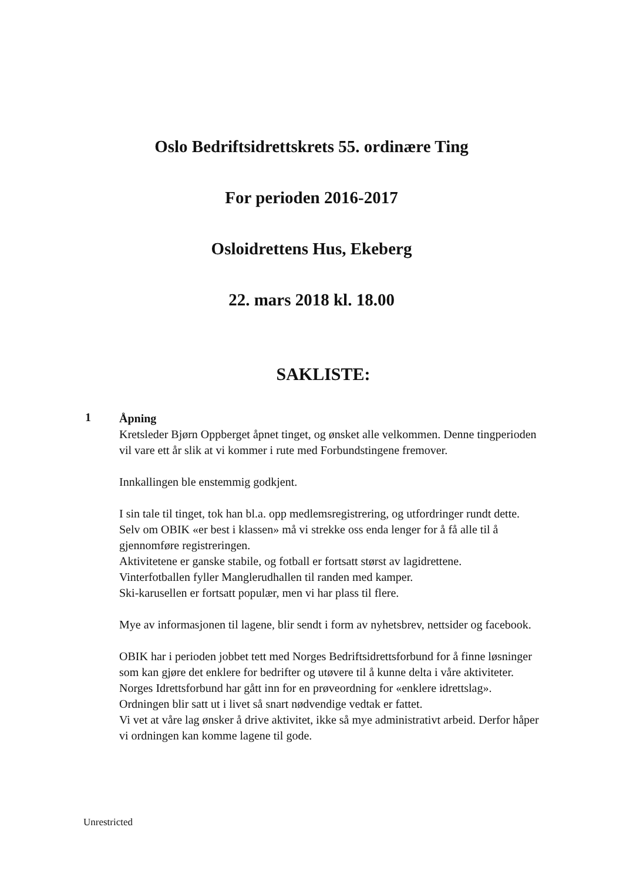Oslo Bedriftsidrettskrets 55. ordinære Ting
For perioden 2016-2017
Osloidrettens Hus, Ekeberg
22. mars 2018 kl. 18.00
SAKLISTE:
1
Åpning
Kretsleder Bjørn Oppberget åpnet tinget, og ønsket alle velkommen. Denne tingperioden vil vare ett år slik at vi kommer i rute med Forbundstingene fremover.
Innkallingen ble enstemmig godkjent.
I sin tale til tinget, tok han bl.a. opp medlemsregistrering, og utfordringer rundt dette. Selv om OBIK «er best i klassen» må vi strekke oss enda lenger for å få alle til å gjennomføre registreringen.
Aktivitetene er ganske stabile, og fotball er fortsatt størst av lagidrettene.
Vinterfotballen fyller Manglerudhallen til randen med kamper.
Ski-karusellen er fortsatt populær, men vi har plass til flere.
Mye av informasjonen til lagene, blir sendt i form av nyhetsbrev, nettsider og facebook.
OBIK har i perioden jobbet tett med Norges Bedriftsidrettsforbund for å finne løsninger som kan gjøre det enklere for bedrifter og utøvere til å kunne delta i våre aktiviteter.
Norges Idrettsforbund har gått inn for en prøveordning for «enklere idrettslag». Ordningen blir satt ut i livet så snart nødvendige vedtak er fattet.
Vi vet at våre lag ønsker å drive aktivitet, ikke så mye administrativt arbeid. Derfor håper vi ordningen kan komme lagene til gode.
Unrestricted